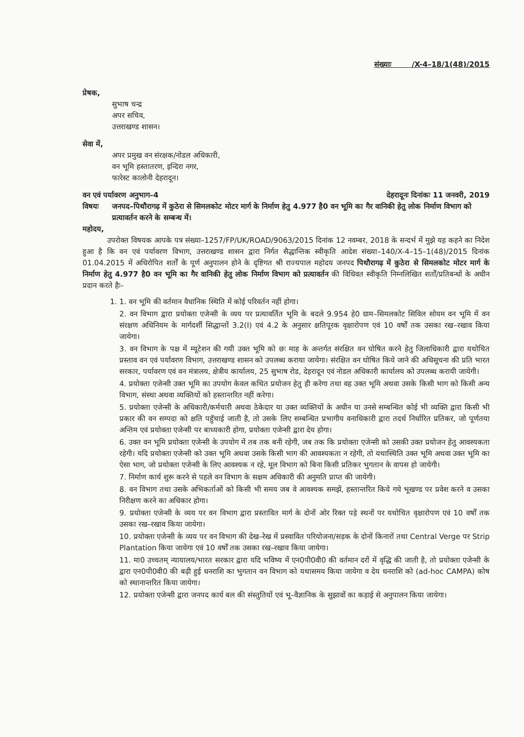संख्याः /X-4–18/1(48)/2015
प्रेषक,
सुभाष चन्द्र
अपर सचिव,
उत्तराखण्ड शासन।
सेवा में,
अपर प्रमुख वन संरक्षक/नोडल अधिकारी,
वन भूमि हस्तातरण, इन्दिरा नगर,
फारेस्ट कालोनी देहरादून।
वन एवं पर्यावरण अनुभाग–4 देहरादूनः दिनांकः 11 जनवरी, 2019
विषयः जनपद–पिथौरागढ़ में कुठेरा से सिमलकोट मोटर मार्ग के निर्माण हेतु 4.977 है0 वन भूमि का गैर वानिकी हेतु लोक निर्माण विभाग को प्रत्यावर्तन करने के सम्बन्ध में।
महोदय,
उपरोक्त विषयक आपके पत्र संख्या–1257/FP/UK/ROAD/9063/2015 दिनांक 12 नवम्बर, 2018 के सन्दर्भ में मुझे यह कहने का निदेश हुआ है कि वन एवं पर्यावरण विभाग, उत्तराखण्ड शासन द्वारा निर्गत सैद्धान्तिक स्वीकृति आदेश संख्या–140/X-4–15–1(48)/2015 दिनांक 01.04.2015 में अधिरोपित शर्तों के पूर्ण अनुपालन होने के दृष्टिगत श्री राज्यपाल महोदय जनपद पिथौरागढ़ में कुठेरा से सिमलकोट मोटर मार्ग के निर्माण हेतु 4.977 है0 वन भूमि का गैर वानिकी हेतु लोक निर्माण विभाग को प्रत्यावर्तन की विधिवत स्वीकृति निम्नलिखित शर्तों/प्रतिबन्धों के अधीन प्रदान करते हैः–
1. 1. वन भूमि की वर्तमान वैधानिक स्थिति में कोई परिवर्तन नहीं होगा।
2. वन विभाग द्वारा प्रयोक्ता एजेन्सी के व्यय पर प्रत्यावर्तित भूमि के बदले 9.954 हे0 ग्राम–सिमलकोट सिविल सोयम वन भूमि में वन संरक्षण अधिनियम के मार्गदर्शी सिद्धान्तों 3.2(I) एवं 4.2 के अनुसार क्षतिपूरक वृक्षारोपण एवं 10 वर्षों तक उसका रख–रखाव किया जायेगा।
3. वन विभाग के पक्ष में म्यूटेशन की गयी उक्त भूमि को छः माह के अन्तर्गत संरक्षित वन घोषित करने हेतु जिलाधिकारी द्वारा यथोचित प्रस्ताव वन एवं पर्यावरण विभाग, उत्तराखण्ड शासन को उपलब्ध कराया जायेगा। संरक्षित वन घोषित किये जाने की अधिसूचना की प्रति भारत सरकार, पर्यावरण एवं वन मंत्रालय, क्षेत्रीय कार्यालय, 25 सुभाष रोड, देहरादून एवं नोडल अधिकारी कार्यालय को उपलब्ध करायी जायेगी।
4. प्रयोक्ता एजेन्सी उक्त भूमि का उपयोग केवल कथित प्रयोजन हेतु ही करेगा तथा वह उक्त भूमि अथवा उसके किसी भाग को किसी अन्य विभाग, संस्था अथवा व्यक्तियों को हस्तान्तरित नहीं करेगा।
5. प्रयोक्ता एजेन्सी के अधिकारी/कर्मचारी अथवा ठेकेदार या उक्त व्यक्तियों के अधीन या उनसे सम्बन्धित कोई भी व्यक्ति द्वारा किसी भी प्रकार की वन सम्पदा को क्षति पहुॅचाई जाती है, तो उसके लिए सम्बन्धित प्रभागीय वनाधिकारी द्वारा तदर्थ निर्धारित प्रतिकर, जो पूर्णतया अन्तिम एवं प्रयोक्ता एजेन्सी पर बाध्यकारी होगा, प्रयोक्ता एजेन्सी द्वारा देय होगा।
6. उक्त वन भूमि प्रयोक्ता एजेन्सी के उपयोग में तब तक बनी रहेगी, जब तक कि प्रयोक्ता एजेन्सी को उसकी उक्त प्रयोजन हेतु आवश्यकता रहेगी। यदि प्रयोक्ता एजेन्सी को उक्त भूमि अथवा उसके किसी भाग की आवश्यकता न रहेगी, तो यथास्थिति उक्त भूमि अथवा उक्त भूमि का ऐसा भाग, जो प्रयोक्ता एजेन्सी के लिए आवश्यक न रहे, मूल विभाग को बिना किसी प्रतिकर भुगतान के वापस हो जायेगी।
7. निर्माण कार्य शुरू करने से पहले वन विभाग के सक्षम अधिकारी की अनुमति प्राप्त की जायेगी।
8. वन विभाग तथा उसके अभिकर्ताओं को किसी भी समय जब वे आवश्यक समझें, हस्तान्तरित किये गये भूखण्ड पर प्रवेश करने व उसका निरीक्षण करने का अधिकार होगा।
9. प्रयोक्ता एजेन्सी के व्यय पर वन विभाग द्वारा प्रस्तावित मार्ग के दोनों ओर रिक्त पड़े स्थनों पर यथोचित वृक्षारोपण एवं 10 वर्षों तक उसका रख–रखाव किया जायेगा।
10. प्रयोक्ता एजेन्सी के व्यय पर वन विभाग की देख–रेख में प्रस्वावित परियोजना/सड़क के दोनों किनारों तथा Central Verge पर Strip Plantation किया जायेगा एवं 10 वर्षों तक उसका रख–रखाव किया जायेगा।
11. मा0 उच्चतम् न्यायालय/भारत सरकार द्वारा यदि भविष्य में एन0पी0वी0 की वर्तमान दरों में वृद्धि की जाती है, तो प्रयोक्ता एजेन्सी के द्वारा एन0पी0वी0 की बढ़ी हुई धनराशि का भुगतान वन विभाग को यथासमय किया जायेगा व देय धनराशि को (ad-hoc CAMPA) कोष को स्थानान्तरित किया जायेगा।
12. प्रयोक्ता एजेन्सी द्वारा जनपद कार्य बल की संस्तुतियों एवं भू–वैज्ञानिक के सुझावों का कड़ाई से अनुपालन किया जायेगा।